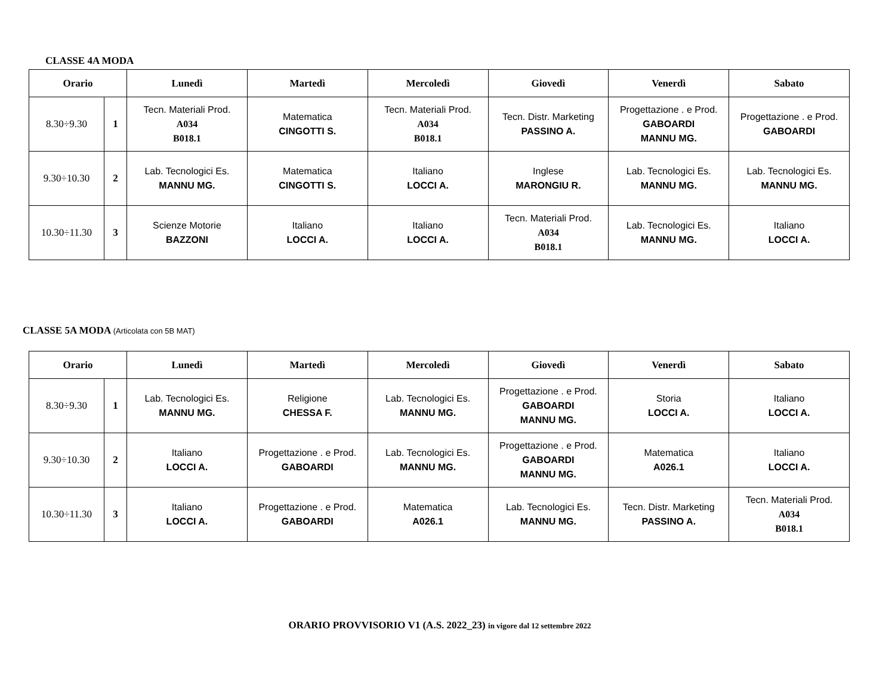CLASSE 4A MODA
| Orario | | Lunedì | Martedì | Mercoledì | Giovedì | Venerdì | Sabato |
| --- | --- | --- | --- | --- | --- | --- | --- |
| 8.30÷9.30 | 1 | Tecn. Materiali Prod. A034 B018.1 | Matematica CINGOTTI S. | Tecn. Materiali Prod. A034 B018.1 | Tecn. Distr. Marketing PASSINO A. | Progettazione . e Prod. GABOARDI MANNU MG. | Progettazione . e Prod. GABOARDI |
| 9.30÷10.30 | 2 | Lab. Tecnologici Es. MANNU MG. | Matematica CINGOTTI S. | Italiano LOCCI A. | Inglese MARONGIU R. | Lab. Tecnologici Es. MANNU MG. | Lab. Tecnologici Es. MANNU MG. |
| 10.30÷11.30 | 3 | Scienze Motorie BAZZONI | Italiano LOCCI A. | Italiano LOCCI A. | Tecn. Materiali Prod. A034 B018.1 | Lab. Tecnologici Es. MANNU MG. | Italiano LOCCI A. |
CLASSE 5A MODA (Articolata con 5B MAT)
| Orario | | Lunedì | Martedì | Mercoledì | Giovedì | Venerdì | Sabato |
| --- | --- | --- | --- | --- | --- | --- | --- |
| 8.30÷9.30 | 1 | Lab. Tecnologici Es. MANNU MG. | Religione CHESSA F. | Lab. Tecnologici Es. MANNU MG. | Progettazione . e Prod. GABOARDI MANNU MG. | Storia LOCCI A. | Italiano LOCCI A. |
| 9.30÷10.30 | 2 | Italiano LOCCI A. | Progettazione . e Prod. GABOARDI | Lab. Tecnologici Es. MANNU MG. | Progettazione . e Prod. GABOARDI MANNU MG. | Matematica A026.1 | Italiano LOCCI A. |
| 10.30÷11.30 | 3 | Italiano LOCCI A. | Progettazione . e Prod. GABOARDI | Matematica A026.1 | Lab. Tecnologici Es. MANNU MG. | Tecn. Distr. Marketing PASSINO A. | Tecn. Materiali Prod. A034 B018.1 |
ORARIO PROVVISORIO V1 (A.S. 2022_23) in vigore dal 12 settembre 2022